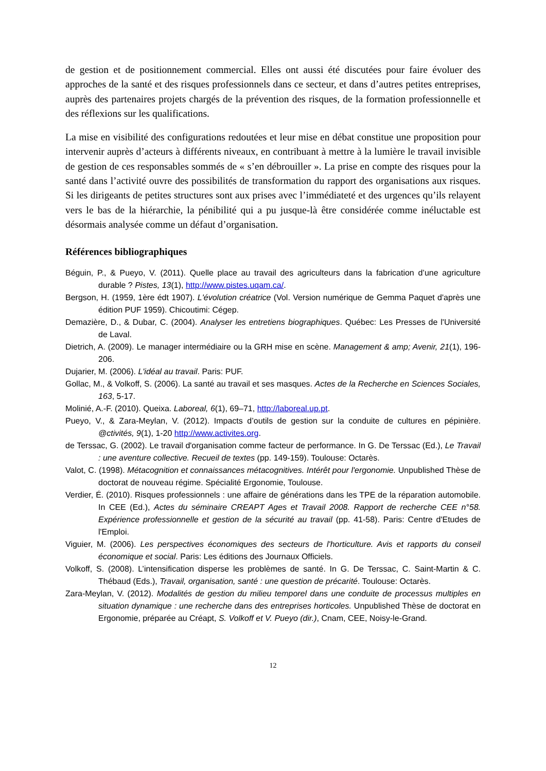de gestion et de positionnement commercial. Elles ont aussi été discutées pour faire évoluer des approches de la santé et des risques professionnels dans ce secteur, et dans d’autres petites entreprises, auprès des partenaires projets chargés de la prévention des risques, de la formation professionnelle et des réflexions sur les qualifications.
La mise en visibilité des configurations redoutées et leur mise en débat constitue une proposition pour intervenir auprès d’acteurs à différents niveaux, en contribuant à mettre à la lumière le travail invisible de gestion de ces responsables sommés de « s’en débrouiller ». La prise en compte des risques pour la santé dans l’activité ouvre des possibilités de transformation du rapport des organisations aux risques. Si les dirigeants de petites structures sont aux prises avec l’immédiateté et des urgences qu’ils relayent vers le bas de la hiérarchie, la pénibilité qui a pu jusque-là être considérée comme inéluctable est désormais analysée comme un défaut d’organisation.
Références bibliographiques
Béguin, P., & Pueyo, V. (2011). Quelle place au travail des agriculteurs dans la fabrication d’une agriculture durable ? Pistes, 13(1), http://www.pistes.uqam.ca/.
Bergson, H. (1959, 1ère édt 1907). L'évolution créatrice (Vol. Version numérique de Gemma Paquet d'après une édition PUF 1959). Chicoutimi: Cégep.
Demazière, D., & Dubar, C. (2004). Analyser les entretiens biographiques. Québec: Les Presses de l'Université de Laval.
Dietrich, A. (2009). Le manager intermédiaire ou la GRH mise en scène. Management & amp; Avenir, 21(1), 196-206.
Dujarier, M. (2006). L'idéal au travail. Paris: PUF.
Gollac, M., & Volkoff, S. (2006). La santé au travail et ses masques. Actes de la Recherche en Sciences Sociales, 163, 5-17.
Molinié, A.-F. (2010). Queixa. Laboreal, 6(1), 69–71, http://laboreal.up.pt.
Pueyo, V., & Zara-Meylan, V. (2012). Impacts d’outils de gestion sur la conduite de cultures en pépinière. @ctivités, 9(1), 1-20 http://www.activites.org.
de Terssac, G. (2002). Le travail d'organisation comme facteur de performance. In G. De Terssac (Ed.), Le Travail : une aventure collective. Recueil de textes (pp. 149-159). Toulouse: Octarès.
Valot, C. (1998). Métacognition et connaissances métacognitives. Intérêt pour l'ergonomie. Unpublished Thèse de doctorat de nouveau régime. Spécialité Ergonomie, Toulouse.
Verdier, É. (2010). Risques professionnels : une affaire de générations dans les TPE de la réparation automobile. In CEE (Ed.), Actes du séminaire CREAPT Ages et Travail 2008. Rapport de recherche CEE n°58. Expérience professionnelle et gestion de la sécurité au travail (pp. 41-58). Paris: Centre d'Etudes de l'Emploi.
Viguier, M. (2006). Les perspectives économiques des secteurs de l'horticulture. Avis et rapports du conseil économique et social. Paris: Les éditions des Journaux Officiels.
Volkoff, S. (2008). L’intensification disperse les problèmes de santé. In G. De Terssac, C. Saint-Martin & C. Thébaud (Eds.), Travail, organisation, santé : une question de précarité. Toulouse: Octarès.
Zara-Meylan, V. (2012). Modalités de gestion du milieu temporel dans une conduite de processus multiples en situation dynamique : une recherche dans des entreprises horticoles. Unpublished Thèse de doctorat en Ergonomie, préparée au Créapt, S. Volkoff et V. Pueyo (dir.), Cnam, CEE, Noisy-le-Grand.
12